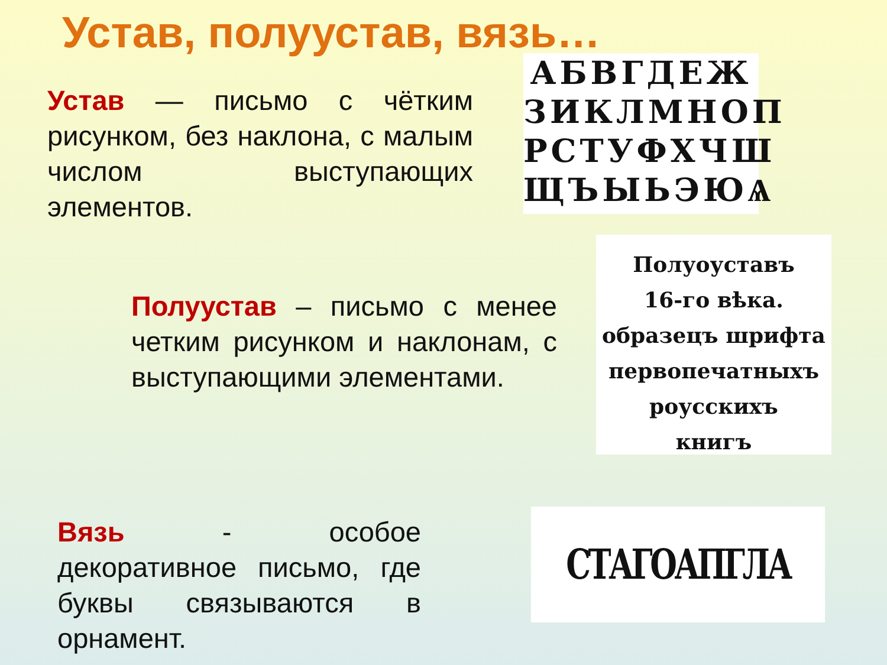Устав, полуустав, вязь…
Устав — письмо с чётким рисунком, без наклона, с малым числом выступающих элементов.
АБВГДЕЖ
ЗИКЛМНОП
РСТУФХЧШ
ЩЪЫЬЭЮѦ
Полуустав – письмо с менее четким рисунком и наклонам, с выступающими элементами.
Полуоуставъ
16-го вѣка.
образецъ шрифта
первопечатныхъ
роусскихъ
книгъ
Вязь - особое декоративное письмо, где буквы связываются в орнамент.
СТАГОАПГЛА